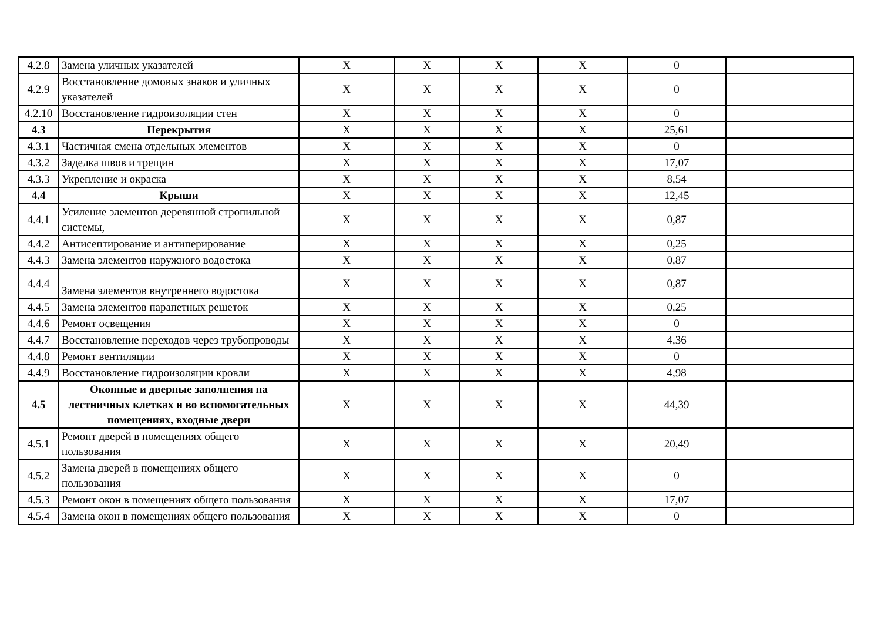| 4.2.8 | Замена уличных указателей | X | X | X | X | 0 | |
| 4.2.9 | Восстановление домовых знаков и уличных указателей | X | X | X | X | 0 | |
| 4.2.10 | Восстановление гидроизоляции стен | X | X | X | X | 0 | |
| 4.3 | Перекрытия | X | X | X | X | 25,61 | |
| 4.3.1 | Частичная смена отдельных элементов | X | X | X | X | 0 | |
| 4.3.2 | Заделка швов и трещин | X | X | X | X | 17,07 | |
| 4.3.3 | Укрепление и окраска | X | X | X | X | 8,54 | |
| 4.4 | Крыши | X | X | X | X | 12,45 | |
| 4.4.1 | Усиление элементов деревянной стропильной системы, | X | X | X | X | 0,87 | |
| 4.4.2 | Антисептирование и антиперирование | X | X | X | X | 0,25 | |
| 4.4.3 | Замена элементов наружного водостока | X | X | X | X | 0,87 | |
| 4.4.4 | Замена элементов внутреннего водостока | X | X | X | X | 0,87 | |
| 4.4.5 | Замена элементов парапетных решеток | X | X | X | X | 0,25 | |
| 4.4.6 | Ремонт освещения | X | X | X | X | 0 | |
| 4.4.7 | Восстановление переходов через трубопроводы | X | X | X | X | 4,36 | |
| 4.4.8 | Ремонт вентиляции | X | X | X | X | 0 | |
| 4.4.9 | Восстановление гидроизоляции кровли | X | X | X | X | 4,98 | |
| 4.5 | Оконные и дверные заполнения на лестничных клетках и во вспомогательных помещениях, входные двери | X | X | X | X | 44,39 | |
| 4.5.1 | Ремонт дверей в помещениях общего пользования | X | X | X | X | 20,49 | |
| 4.5.2 | Замена дверей в помещениях общего пользования | X | X | X | X | 0 | |
| 4.5.3 | Ремонт окон в помещениях общего пользования | X | X | X | X | 17,07 | |
| 4.5.4 | Замена окон в помещениях общего пользования | X | X | X | X | 0 | |